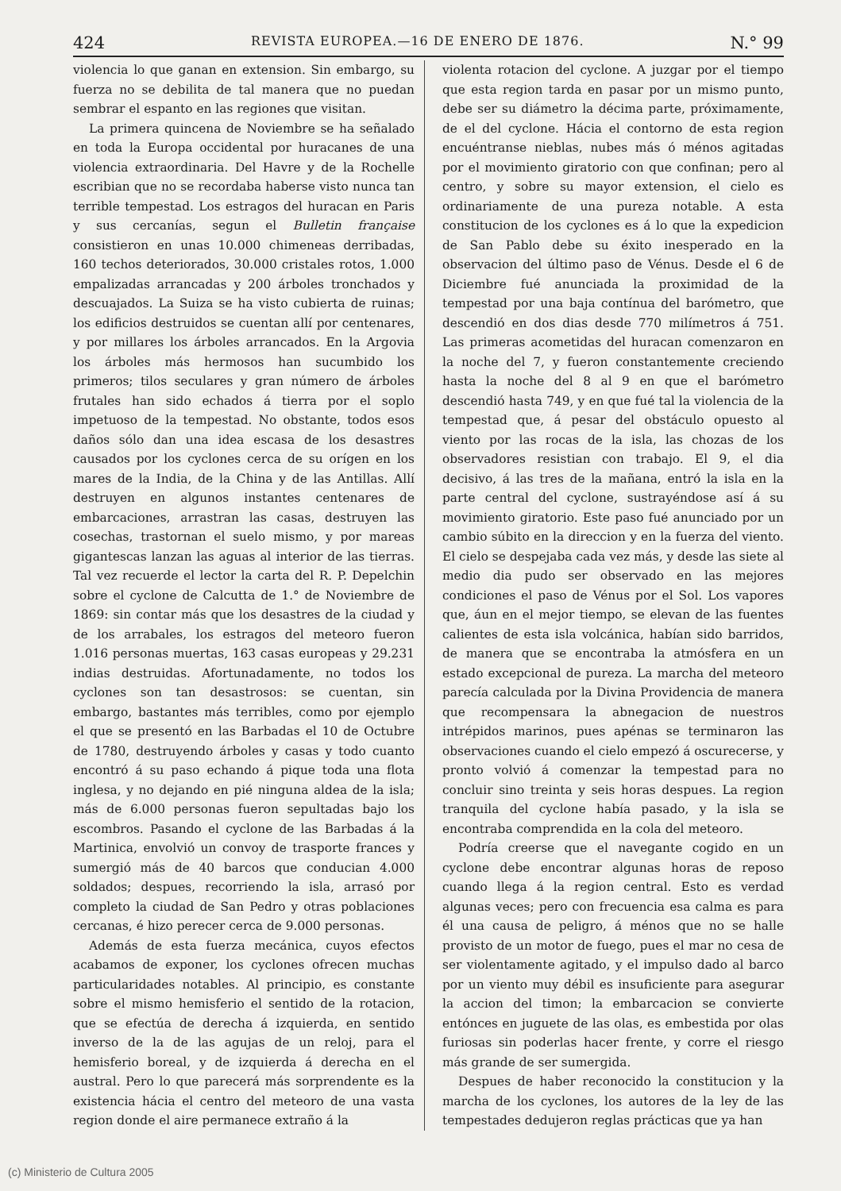424 REVISTA EUROPEA.—16 DE ENERO DE 1876. N.° 99
violencia lo que ganan en extension. Sin embargo, su fuerza no se debilita de tal manera que no puedan sembrar el espanto en las regiones que visitan.
La primera quincena de Noviembre se ha señalado en toda la Europa occidental por huracanes de una violencia extraordinaria. Del Havre y de la Rochelle escribian que no se recordaba haberse visto nunca tan terrible tempestad. Los estragos del huracan en Paris y sus cercanías, segun el Bulletin française consistieron en unas 10.000 chimeneas derribadas, 160 techos deteriorados, 30.000 cristales rotos, 1.000 empalizadas arrancadas y 200 árboles tronchados y descuajados. La Suiza se ha visto cubierta de ruinas; los edificios destruidos se cuentan allí por centenares, y por millares los árboles arrancados. En la Argovia los árboles más hermosos han sucumbido los primeros; tilos seculares y gran número de árboles frutales han sido echados á tierra por el soplo impetuoso de la tempestad. No obstante, todos esos daños sólo dan una idea escasa de los desastres causados por los cyclones cerca de su orígen en los mares de la India, de la China y de las Antillas. Allí destruyen en algunos instantes centenares de embarcaciones, arrastran las casas, destruyen las cosechas, trastornan el suelo mismo, y por mareas gigantescas lanzan las aguas al interior de las tierras. Tal vez recuerde el lector la carta del R. P. Depelchin sobre el cyclone de Calcutta de 1.° de Noviembre de 1869: sin contar más que los desastres de la ciudad y de los arrabales, los estragos del meteoro fueron 1.016 personas muertas, 163 casas europeas y 29.231 indias destruidas. Afortunadamente, no todos los cyclones son tan desastrosos: se cuentan, sin embargo, bastantes más terribles, como por ejemplo el que se presentó en las Barbadas el 10 de Octubre de 1780, destruyendo árboles y casas y todo cuanto encontró á su paso echando á pique toda una flota inglesa, y no dejando en pié ninguna aldea de la isla; más de 6.000 personas fueron sepultadas bajo los escombros. Pasando el cyclone de las Barbadas á la Martinica, envolvió un convoy de trasporte frances y sumergió más de 40 barcos que conducian 4.000 soldados; despues, recorriendo la isla, arrasó por completo la ciudad de San Pedro y otras poblaciones cercanas, é hizo perecer cerca de 9.000 personas.
Además de esta fuerza mecánica, cuyos efectos acabamos de exponer, los cyclones ofrecen muchas particularidades notables. Al principio, es constante sobre el mismo hemisferio el sentido de la rotacion, que se efectúa de derecha á izquierda, en sentido inverso de la de las agujas de un reloj, para el hemisferio boreal, y de izquierda á derecha en el austral. Pero lo que parecerá más sorprendente es la existencia hácia el centro del meteoro de una vasta region donde el aire permanece extraño á la
violenta rotacion del cyclone. A juzgar por el tiempo que esta region tarda en pasar por un mismo punto, debe ser su diámetro la décima parte, próximamente, de el del cyclone. Hácia el contorno de esta region encuéntranse nieblas, nubes más ó ménos agitadas por el movimiento giratorio con que confinan; pero al centro, y sobre su mayor extension, el cielo es ordinariamente de una pureza notable. A esta constitucion de los cyclones es á lo que la expedicion de San Pablo debe su éxito inesperado en la observacion del último paso de Vénus. Desde el 6 de Diciembre fué anunciada la proximidad de la tempestad por una baja contínua del barómetro, que descendió en dos dias desde 770 milímetros á 751. Las primeras acometidas del huracan comenzaron en la noche del 7, y fueron constantemente creciendo hasta la noche del 8 al 9 en que el barómetro descendió hasta 749, y en que fué tal la violencia de la tempestad que, á pesar del obstáculo opuesto al viento por las rocas de la isla, las chozas de los observadores resistian con trabajo. El 9, el dia decisivo, á las tres de la mañana, entró la isla en la parte central del cyclone, sustrayéndose así á su movimiento giratorio. Este paso fué anunciado por un cambio súbito en la direccion y en la fuerza del viento. El cielo se despejaba cada vez más, y desde las siete al medio dia pudo ser observado en las mejores condiciones el paso de Vénus por el Sol. Los vapores que, áun en el mejor tiempo, se elevan de las fuentes calientes de esta isla volcánica, habían sido barridos, de manera que se encontraba la atmósfera en un estado excepcional de pureza. La marcha del meteoro parecía calculada por la Divina Providencia de manera que recompensara la abnegacion de nuestros intrépidos marinos, pues apénas se terminaron las observaciones cuando el cielo empezó á oscurecerse, y pronto volvió á comenzar la tempestad para no concluir sino treinta y seis horas despues. La region tranquila del cyclone había pasado, y la isla se encontraba comprendida en la cola del meteoro.
Podría creerse que el navegante cogido en un cyclone debe encontrar algunas horas de reposo cuando llega á la region central. Esto es verdad algunas veces; pero con frecuencia esa calma es para él una causa de peligro, á ménos que no se halle provisto de un motor de fuego, pues el mar no cesa de ser violentamente agitado, y el impulso dado al barco por un viento muy débil es insuficiente para asegurar la accion del timon; la embarcacion se convierte entónces en juguete de las olas, es embestida por olas furiosas sin poderlas hacer frente, y corre el riesgo más grande de ser sumergida.
Despues de haber reconocido la constitucion y la marcha de los cyclones, los autores de la ley de las tempestades dedujeron reglas prácticas que ya han
(c) Ministerio de Cultura 2005